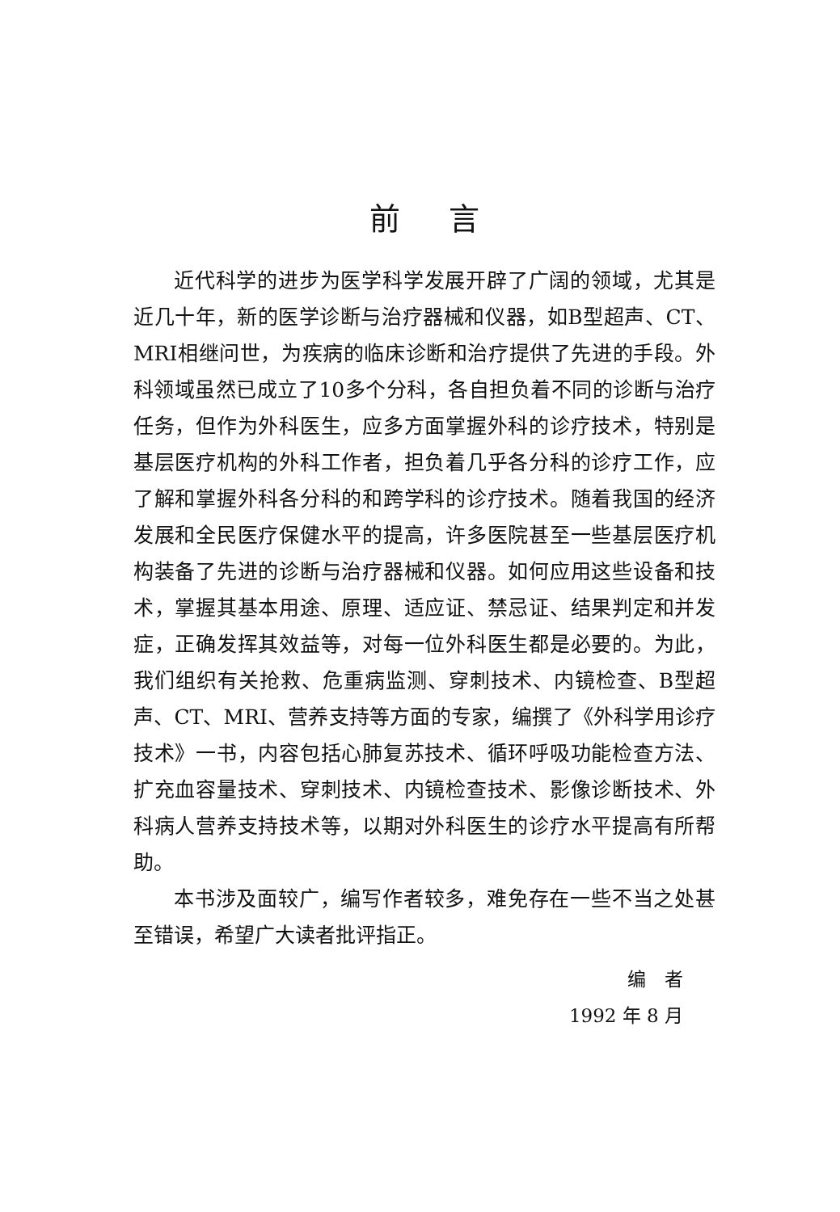前言
近代科学的进步为医学科学发展开辟了广阔的领域，尤其是近几十年，新的医学诊断与治疗器械和仪器，如B型超声、CT、MRI相继问世，为疾病的临床诊断和治疗提供了先进的手段。外科领域虽然已成立了10多个分科，各自担负着不同的诊断与治疗任务，但作为外科医生，应多方面掌握外科的诊疗技术，特别是基层医疗机构的外科工作者，担负着几乎各分科的诊疗工作，应了解和掌握外科各分科的和跨学科的诊疗技术。随着我国的经济发展和全民医疗保健水平的提高，许多医院甚至一些基层医疗机构装备了先进的诊断与治疗器械和仪器。如何应用这些设备和技术，掌握其基本用途、原理、适应证、禁忌证、结果判定和并发症，正确发挥其效益等，对每一位外科医生都是必要的。为此，我们组织有关抢救、危重病监测、穿刺技术、内镜检查、B型超声、CT、MRI、营养支持等方面的专家，编撰了《外科学用诊疗技术》一书，内容包括心肺复苏技术、循环呼吸功能检查方法、扩充血容量技术、穿刺技术、内镜检查技术、影像诊断技术、外科病人营养支持技术等，以期对外科医生的诊疗水平提高有所帮助。
本书涉及面较广，编写作者较多，难免存在一些不当之处甚至错误，希望广大读者批评指正。
编　者
1992 年 8 月